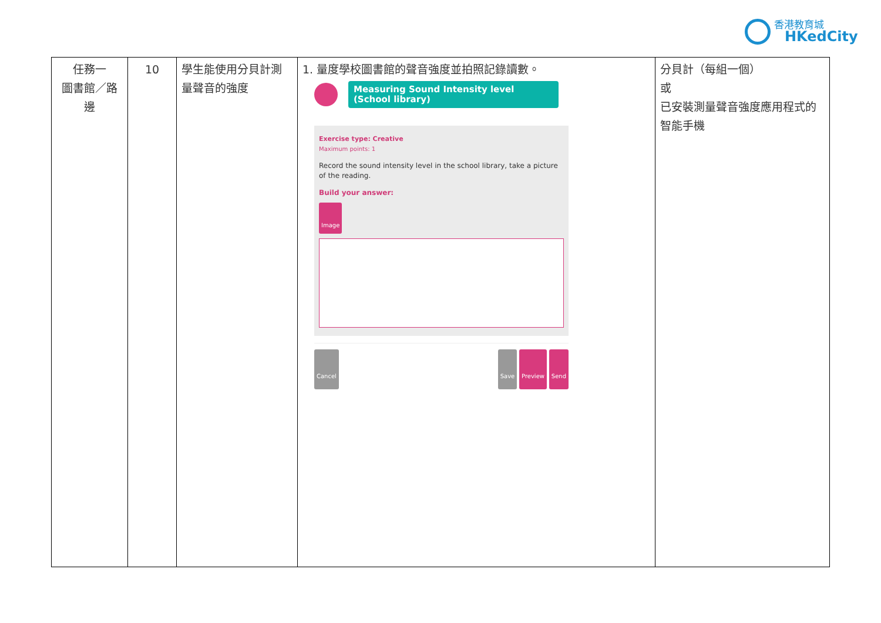香港教育城
HKedCity
| 任務一 圖書館／路邊 | 10 | 學生能使用分貝計測量聲音的強度 | 1. 量度學校圖書館的聲音強度並拍照記錄讀數。 Measuring Sound Intensity level (School library) Exercise type: Creative Maximum points: 1 Record the sound intensity level in the school library, take a picture of the reading. Build your answer: Image Cancel Save Preview Send | 分貝計（每組一個） 或 已安裝測量聲音強度應用程式的智能手機 |